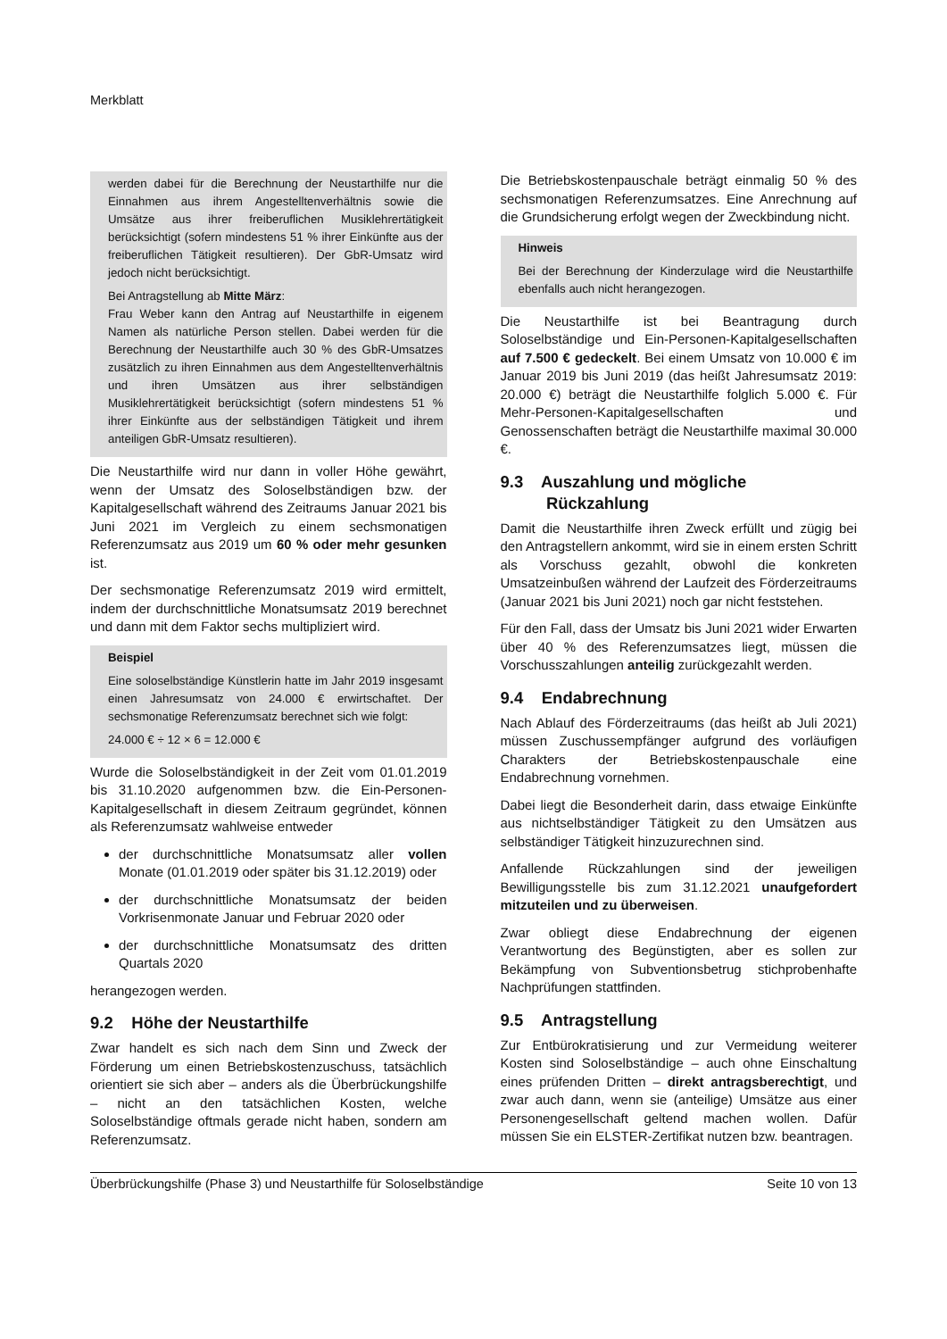Merkblatt
werden dabei für die Berechnung der Neustarthilfe nur die Einnahmen aus ihrem Angestelltenverhältnis sowie die Umsätze aus ihrer freiberuflichen Musiklehrertätigkeit berücksichtigt (sofern mindestens 51 % ihrer Einkünfte aus der freiberuflichen Tätigkeit resultieren). Der GbR-Umsatz wird jedoch nicht berücksichtigt.
Bei Antragstellung ab Mitte März:
Frau Weber kann den Antrag auf Neustarthilfe in eigenem Namen als natürliche Person stellen. Dabei werden für die Berechnung der Neustarthilfe auch 30 % des GbR-Umsatzes zusätzlich zu ihren Einnahmen aus dem Angestelltenverhältnis und ihren Umsätzen aus ihrer selbständigen Musiklehrertätigkeit berücksichtigt (sofern mindestens 51 % ihrer Einkünfte aus der selbständigen Tätigkeit und ihrem anteiligen GbR-Umsatz resultieren).
Die Neustarthilfe wird nur dann in voller Höhe gewährt, wenn der Umsatz des Soloselbständigen bzw. der Kapitalgesellschaft während des Zeitraums Januar 2021 bis Juni 2021 im Vergleich zu einem sechsmonatigen Referenzumsatz aus 2019 um 60 % oder mehr gesunken ist.
Der sechsmonatige Referenzumsatz 2019 wird ermittelt, indem der durchschnittliche Monatsumsatz 2019 berechnet und dann mit dem Faktor sechs multipliziert wird.
Beispiel
Eine soloselbständige Künstlerin hatte im Jahr 2019 insgesamt einen Jahresumsatz von 24.000 € erwirtschaftet. Der sechsmonatige Referenzumsatz berechnet sich wie folgt:
24.000 € ÷ 12 × 6 = 12.000 €
Wurde die Soloselbständigkeit in der Zeit vom 01.01.2019 bis 31.10.2020 aufgenommen bzw. die Ein-Personen-Kapitalgesellschaft in diesem Zeitraum gegründet, können als Referenzumsatz wahlweise entweder
der durchschnittliche Monatsumsatz aller vollen Monate (01.01.2019 oder später bis 31.12.2019) oder
der durchschnittliche Monatsumsatz der beiden Vorkrisenmonate Januar und Februar 2020 oder
der durchschnittliche Monatsumsatz des dritten Quartals 2020
herangezogen werden.
9.2 Höhe der Neustarthilfe
Zwar handelt es sich nach dem Sinn und Zweck der Förderung um einen Betriebskostenzuschuss, tatsächlich orientiert sie sich aber – anders als die Überbrückungshilfe – nicht an den tatsächlichen Kosten, welche Soloselbständige oftmals gerade nicht haben, sondern am Referenzumsatz.
Die Betriebskostenpauschale beträgt einmalig 50 % des sechsmonatigen Referenzumsatzes. Eine Anrechnung auf die Grundsicherung erfolgt wegen der Zweckbindung nicht.
Hinweis
Bei der Berechnung der Kinderzulage wird die Neustarthilfe ebenfalls auch nicht herangezogen.
Die Neustarthilfe ist bei Beantragung durch Soloselbständige und Ein-Personen-Kapitalgesellschaften auf 7.500 € gedeckelt. Bei einem Umsatz von 10.000 € im Januar 2019 bis Juni 2019 (das heißt Jahresumsatz 2019: 20.000 €) beträgt die Neustarthilfe folglich 5.000 €. Für Mehr-Personen-Kapitalgesellschaften und Genossenschaften beträgt die Neustarthilfe maximal 30.000 €.
9.3 Auszahlung und mögliche
Rückzahlung
Damit die Neustarthilfe ihren Zweck erfüllt und zügig bei den Antragstellern ankommt, wird sie in einem ersten Schritt als Vorschuss gezahlt, obwohl die konkreten Umsatzeinbußen während der Laufzeit des Förderzeitraums (Januar 2021 bis Juni 2021) noch gar nicht feststehen.
Für den Fall, dass der Umsatz bis Juni 2021 wider Erwarten über 40 % des Referenzumsatzes liegt, müssen die Vorschusszahlungen anteilig zurückgezahlt werden.
9.4 Endabrechnung
Nach Ablauf des Förderzeitraums (das heißt ab Juli 2021) müssen Zuschussempfänger aufgrund des vorläufigen Charakters der Betriebskostenpauschale eine Endabrechnung vornehmen.
Dabei liegt die Besonderheit darin, dass etwaige Einkünfte aus nichtselbständiger Tätigkeit zu den Umsätzen aus selbständiger Tätigkeit hinzuzurechnen sind.
Anfallende Rückzahlungen sind der jeweiligen Bewilligungsstelle bis zum 31.12.2021 unaufgefordert mitzuteilen und zu überweisen.
Zwar obliegt diese Endabrechnung der eigenen Verantwortung des Begünstigten, aber es sollen zur Bekämpfung von Subventionsbetrug stichprobenhafte Nachprüfungen stattfinden.
9.5 Antragstellung
Zur Entbürokratisierung und zur Vermeidung weiterer Kosten sind Soloselbständige – auch ohne Einschaltung eines prüfenden Dritten – direkt antragsberechtigt, und zwar auch dann, wenn sie (anteilige) Umsätze aus einer Personengesellschaft geltend machen wollen. Dafür müssen Sie ein ELSTER-Zertifikat nutzen bzw. beantragen.
Überbrückungshilfe (Phase 3) und Neustarthilfe für Soloselbständige Seite 10 von 13